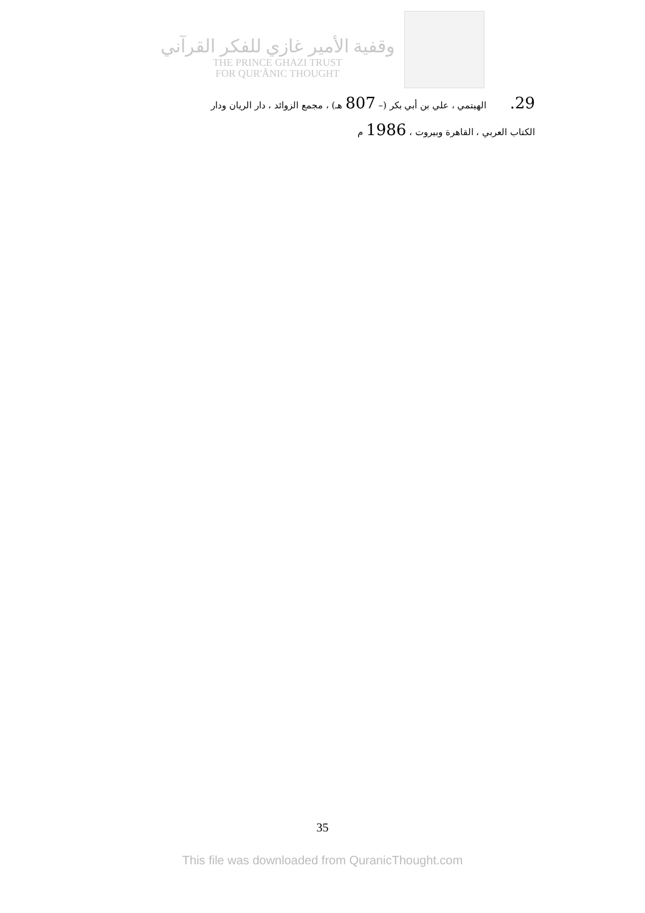وقفية الأمير غازي للفكر القرآني
THE PRINCE GHAZI TRUST
FOR QUR'ĀNIC THOUGHT
29. الهيتمي ، علي بن أبي بكر (– 807 هـ) ، مجمع الزوائد ، دار الريان ودار
الكتاب العربي ، القاهرة وبيروت ، 1986 م
35
This file was downloaded from QuranicThought.com